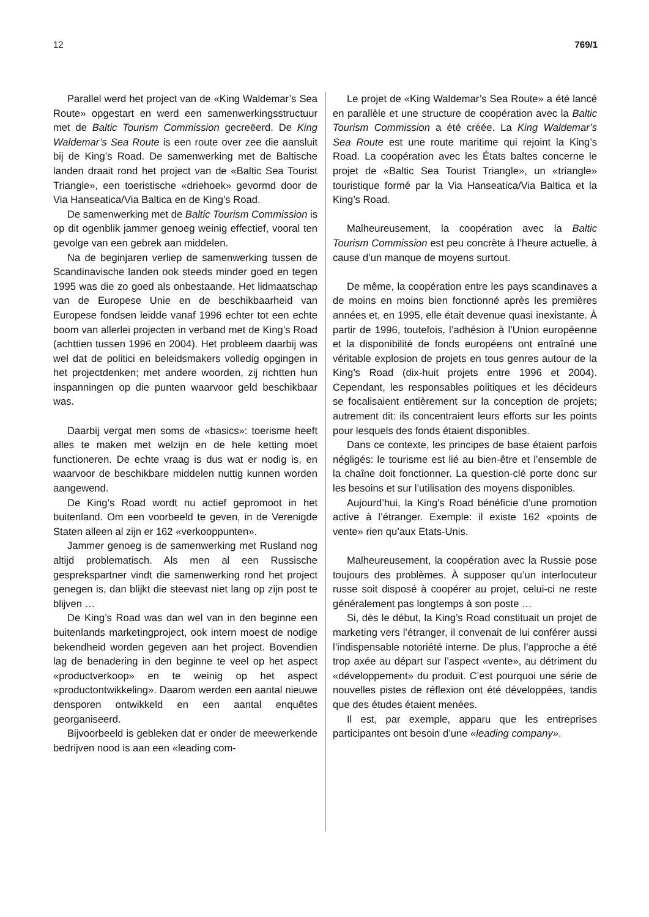12 769/1
Parallel werd het project van de «King Waldemar’s Sea Route» opgestart en werd een samenwerkingsstructuur met de Baltic Tourism Commission gecreëerd. De King Waldemar’s Sea Route is een route over zee die aansluit bij de King’s Road. De samenwerking met de Baltische landen draait rond het project van de «Baltic Sea Tourist Triangle», een toeristische «driehoek» gevormd door de Via Hanseatica/Via Baltica en de King’s Road.
De samenwerking met de Baltic Tourism Commission is op dit ogenblik jammer genoeg weinig effectief, vooral ten gevolge van een gebrek aan middelen.
Na de beginjaren verliep de samenwerking tussen de Scandinavische landen ook steeds minder goed en tegen 1995 was die zo goed als onbestaande. Het lidmaatschap van de Europese Unie en de beschikbaarheid van Europese fondsen leidde vanaf 1996 echter tot een echte boom van allerlei projecten in verband met de King’s Road (achttien tussen 1996 en 2004). Het probleem daarbij was wel dat de politici en beleidsmakers volledig opgingen in het projectdenken; met andere woorden, zij richtten hun inspanningen op die punten waarvoor geld beschikbaar was.
Daarbij vergat men soms de «basics»: toerisme heeft alles te maken met welzijn en de hele ketting moet functioneren. De echte vraag is dus wat er nodig is, en waarvoor de beschikbare middelen nuttig kunnen worden aangewend.
De King’s Road wordt nu actief gepromoot in het buitenland. Om een voorbeeld te geven, in de Verenigde Staten alleen al zijn er 162 «verkooppunten».
Jammer genoeg is de samenwerking met Rusland nog altijd problematisch. Als men al een Russische gesprekspartner vindt die samenwerking rond het project genegen is, dan blijkt die steevast niet lang op zijn post te blijven …
De King’s Road was dan wel van in den beginne een buitenlands marketingproject, ook intern moest de nodige bekendheid worden gegeven aan het project. Bovendien lag de benadering in den beginne te veel op het aspect «productverkoop» en te weinig op het aspect «productontwikkeling». Daarom werden een aantal nieuwe densporen ontwikkeld en een aantal enquêtes georganiseerd.
Bijvoorbeeld is gebleken dat er onder de meewerkende bedrijven nood is aan een «leading com-
Le projet de «King Waldemar’s Sea Route» a été lancé en parallèle et une structure de coopération avec la Baltic Tourism Commission a été créée. La King Waldemar’s Sea Route est une route maritime qui rejoint la King’s Road. La coopération avec les États baltes concerne le projet de «Baltic Sea Tourist Triangle», un «triangle» touristique formé par la Via Hanseatica/Via Baltica et la King’s Road.
Malheureusement, la coopération avec la Baltic Tourism Commission est peu concrète à l’heure actuelle, à cause d’un manque de moyens surtout.
De même, la coopération entre les pays scandinaves a de moins en moins bien fonctionné après les premières années et, en 1995, elle était devenue quasi inexistante. À partir de 1996, toutefois, l’adhésion à l’Union européenne et la disponibilité de fonds européens ont entraîné une véritable explosion de projets en tous genres autour de la King’s Road (dix-huit projets entre 1996 et 2004). Cependant, les responsables politiques et les décideurs se focalisaient entièrement sur la conception de projets; autrement dit: ils concentraient leurs efforts sur les points pour lesquels des fonds étaient disponibles.
Dans ce contexte, les principes de base étaient parfois négligés: le tourisme est lié au bien-être et l’ensemble de la chaîne doit fonctionner. La question-clé porte donc sur les besoins et sur l’utilisation des moyens disponibles.
Aujourd’hui, la King’s Road bénéficie d’une promotion active à l’étranger. Exemple: il existe 162 «points de vente» rien qu’aux Etats-Unis.
Malheureusement, la coopération avec la Russie pose toujours des problèmes. À supposer qu’un interlocuteur russe soit disposé à coopérer au projet, celui-ci ne reste généralement pas longtemps à son poste …
Si, dès le début, la King’s Road constituait un projet de marketing vers l’étranger, il convenait de lui conférer aussi l’indispensable notoriété interne. De plus, l’approche a été trop axée au départ sur l’aspect «vente», au détriment du «développement» du produit. C’est pourquoi une série de nouvelles pistes de réflexion ont été développées, tandis que des études étaient menées.
Il est, par exemple, apparu que les entreprises participantes ont besoin d’une «leading company».